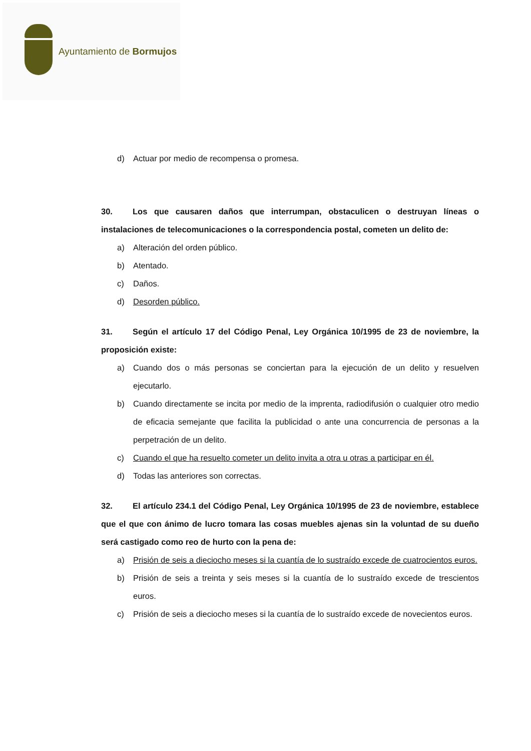Ayuntamiento de Bormujos
d) Actuar por medio de recompensa o promesa.
30. Los que causaren daños que interrumpan, obstaculicen o destruyan líneas o instalaciones de telecomunicaciones o la correspondencia postal, cometen un delito de:
a) Alteración del orden público.
b) Atentado.
c) Daños.
d) Desorden público.
31. Según el artículo 17 del Código Penal, Ley Orgánica 10/1995 de 23 de noviembre, la proposición existe:
a) Cuando dos o más personas se conciertan para la ejecución de un delito y resuelven ejecutarlo.
b) Cuando directamente se incita por medio de la imprenta, radiodifusión o cualquier otro medio de eficacia semejante que facilita la publicidad o ante una concurrencia de personas a la perpetración de un delito.
c) Cuando el que ha resuelto cometer un delito invita a otra u otras a participar en él.
d) Todas las anteriores son correctas.
32. El artículo 234.1 del Código Penal, Ley Orgánica 10/1995 de 23 de noviembre, establece que el que con ánimo de lucro tomara las cosas muebles ajenas sin la voluntad de su dueño será castigado como reo de hurto con la pena de:
a) Prisión de seis a dieciocho meses si la cuantía de lo sustraído excede de cuatrocientos euros.
b) Prisión de seis a treinta y seis meses si la cuantía de lo sustraído excede de trescientos euros.
c) Prisión de seis a dieciocho meses si la cuantía de lo sustraído excede de novecientos euros.